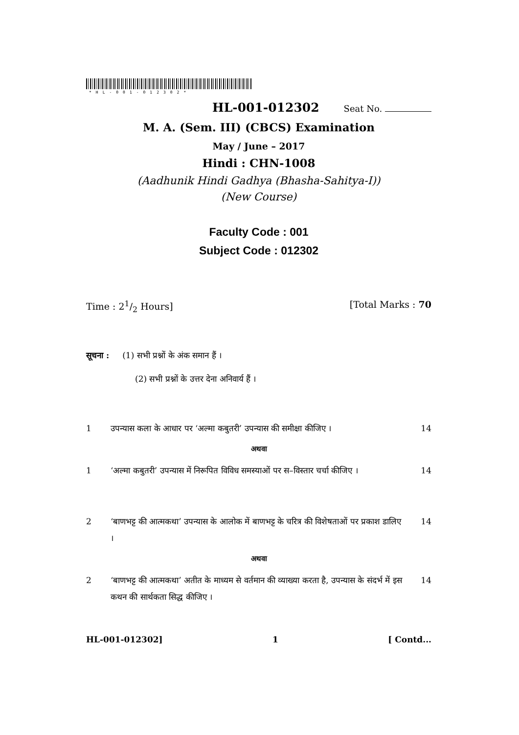*HL-001-012302*
HL-001-012302 Seat No.
M. A. (Sem. III) (CBCS) Examination
May / June – 2017
Hindi : CHN-1008
(Aadhunik Hindi Gadhya (Bhasha-Sahitya-I))
(New Course)
Faculty Code : 001
Subject Code : 012302
Time : 21/2 Hours] [Total Marks : 70
सूचना : (1) सभी प्रश्नों के अंक समान हैं ।
(2) सभी प्रश्नों के उत्तर देना अनिवार्य हैं ।
1 उपन्यास कला के आधार पर ‘अल्मा कबुतरी’ उपन्यास की समीक्षा कीजिए । 14
अथवा
1 ‘अल्मा कबुतरी’ उपन्यास में निरूपित विविध समस्याओं पर स–विस्तार चर्चा कीजिए । 14
2 ‘बाणभट्ट की आत्मकथा’ उपन्यास के आलोक में बाणभट्ट के चरित्र की विशेषताओं पर प्रकाश डालिए । 14
अथवा
2 ‘बाणभट्ट की आत्मकथा’ अतीत के माध्यम से वर्तमान की व्याख्या करता है, उपन्यास के संदर्भ में इस कथन की सार्थकता सिद्ध कीजिए । 14
HL-001-012302] 1 [ Contd...